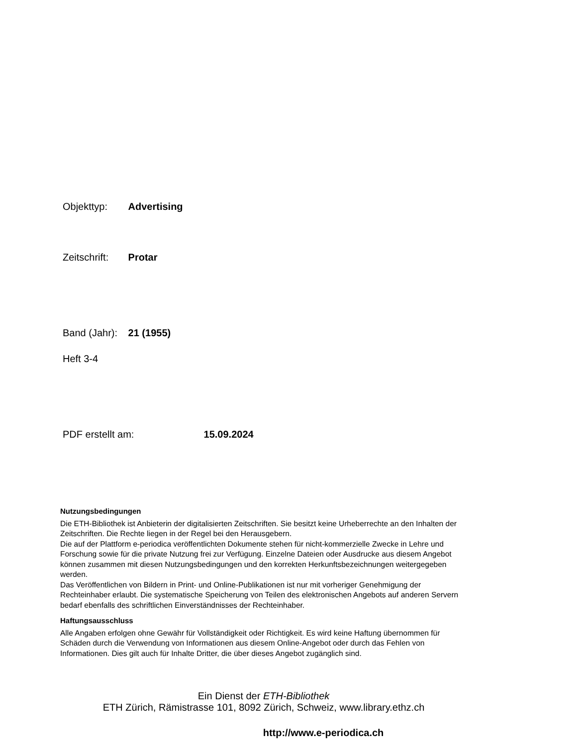Objekttyp: Advertising
Zeitschrift: Protar
Band (Jahr): 21 (1955)
Heft 3-4
PDF erstellt am: 15.09.2024
Nutzungsbedingungen
Die ETH-Bibliothek ist Anbieterin der digitalisierten Zeitschriften. Sie besitzt keine Urheberrechte an den Inhalten der Zeitschriften. Die Rechte liegen in der Regel bei den Herausgebern.
Die auf der Plattform e-periodica veröffentlichten Dokumente stehen für nicht-kommerzielle Zwecke in Lehre und Forschung sowie für die private Nutzung frei zur Verfügung. Einzelne Dateien oder Ausdrucke aus diesem Angebot können zusammen mit diesen Nutzungsbedingungen und den korrekten Herkunftsbezeichnungen weitergegeben werden.
Das Veröffentlichen von Bildern in Print- und Online-Publikationen ist nur mit vorheriger Genehmigung der Rechteinhaber erlaubt. Die systematische Speicherung von Teilen des elektronischen Angebots auf anderen Servern bedarf ebenfalls des schriftlichen Einverständnisses der Rechteinhaber.
Haftungsausschluss
Alle Angaben erfolgen ohne Gewähr für Vollständigkeit oder Richtigkeit. Es wird keine Haftung übernommen für Schäden durch die Verwendung von Informationen aus diesem Online-Angebot oder durch das Fehlen von Informationen. Dies gilt auch für Inhalte Dritter, die über dieses Angebot zugänglich sind.
Ein Dienst der ETH-Bibliothek
ETH Zürich, Rämistrasse 101, 8092 Zürich, Schweiz, www.library.ethz.ch
http://www.e-periodica.ch